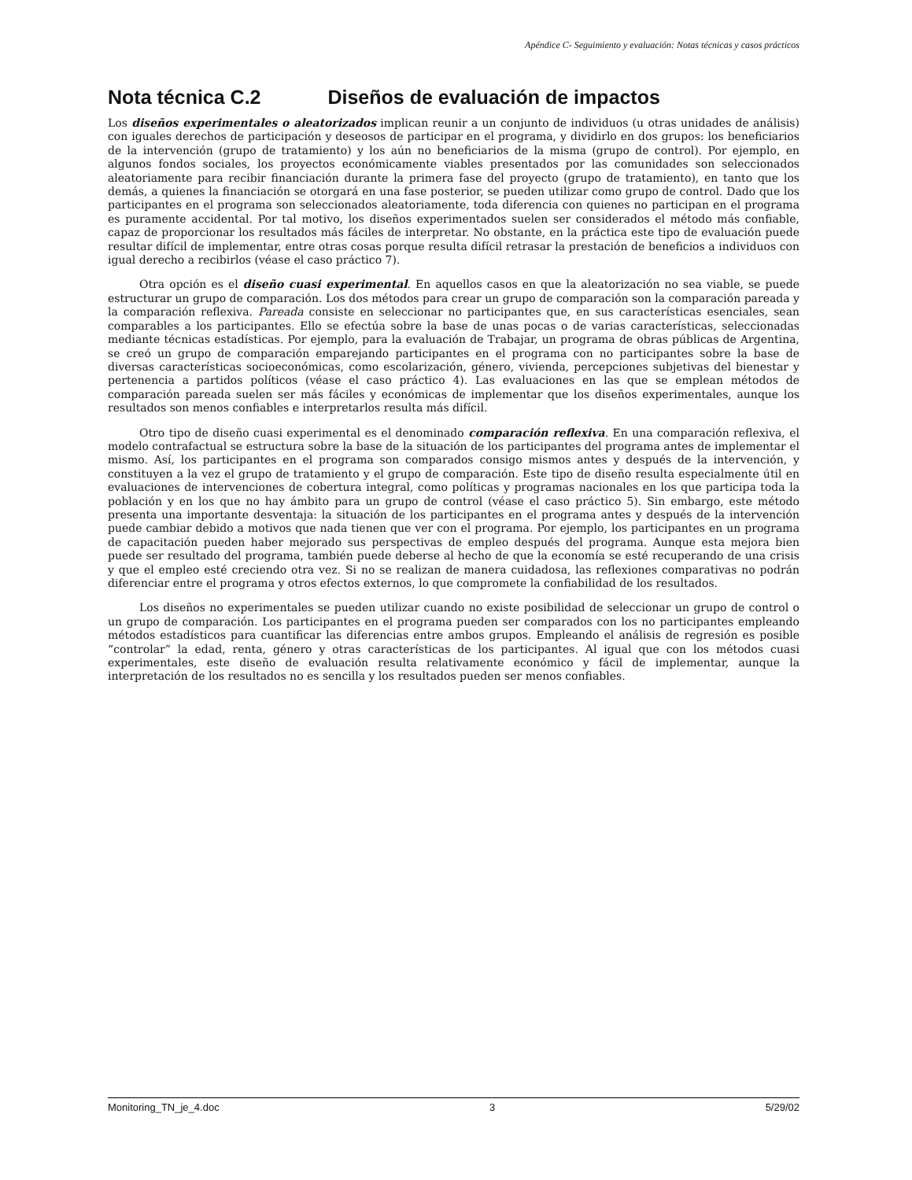Apéndice C- Seguimiento y evaluación: Notas técnicas y casos prácticos
Nota técnica C.2 Diseños de evaluación de impactos
Los diseños experimentales o aleatorizados implican reunir a un conjunto de individuos (u otras unidades de análisis) con iguales derechos de participación y deseosos de participar en el programa, y dividirlo en dos grupos: los beneficiarios de la intervención (grupo de tratamiento) y los aún no beneficiarios de la misma (grupo de control). Por ejemplo, en algunos fondos sociales, los proyectos económicamente viables presentados por las comunidades son seleccionados aleatoriamente para recibir financiación durante la primera fase del proyecto (grupo de tratamiento), en tanto que los demás, a quienes la financiación se otorgará en una fase posterior, se pueden utilizar como grupo de control. Dado que los participantes en el programa son seleccionados aleatoriamente, toda diferencia con quienes no participan en el programa es puramente accidental. Por tal motivo, los diseños experimentados suelen ser considerados el método más confiable, capaz de proporcionar los resultados más fáciles de interpretar. No obstante, en la práctica este tipo de evaluación puede resultar difícil de implementar, entre otras cosas porque resulta difícil retrasar la prestación de beneficios a individuos con igual derecho a recibirlos (véase el caso práctico 7).
Otra opción es el diseño cuasi experimental. En aquellos casos en que la aleatorización no sea viable, se puede estructurar un grupo de comparación. Los dos métodos para crear un grupo de comparación son la comparación pareada y la comparación reflexiva. Pareada consiste en seleccionar no participantes que, en sus características esenciales, sean comparables a los participantes. Ello se efectúa sobre la base de unas pocas o de varias características, seleccionadas mediante técnicas estadísticas. Por ejemplo, para la evaluación de Trabajar, un programa de obras públicas de Argentina, se creó un grupo de comparación emparejando participantes en el programa con no participantes sobre la base de diversas características socioeconómicas, como escolarización, género, vivienda, percepciones subjetivas del bienestar y pertenencia a partidos políticos (véase el caso práctico 4). Las evaluaciones en las que se emplean métodos de comparación pareada suelen ser más fáciles y económicas de implementar que los diseños experimentales, aunque los resultados son menos confiables e interpretarlos resulta más difícil.
Otro tipo de diseño cuasi experimental es el denominado comparación reflexiva. En una comparación reflexiva, el modelo contrafactual se estructura sobre la base de la situación de los participantes del programa antes de implementar el mismo. Así, los participantes en el programa son comparados consigo mismos antes y después de la intervención, y constituyen a la vez el grupo de tratamiento y el grupo de comparación. Este tipo de diseño resulta especialmente útil en evaluaciones de intervenciones de cobertura integral, como políticas y programas nacionales en los que participa toda la población y en los que no hay ámbito para un grupo de control (véase el caso práctico 5). Sin embargo, este método presenta una importante desventaja: la situación de los participantes en el programa antes y después de la intervención puede cambiar debido a motivos que nada tienen que ver con el programa. Por ejemplo, los participantes en un programa de capacitación pueden haber mejorado sus perspectivas de empleo después del programa. Aunque esta mejora bien puede ser resultado del programa, también puede deberse al hecho de que la economía se esté recuperando de una crisis y que el empleo esté creciendo otra vez. Si no se realizan de manera cuidadosa, las reflexiones comparativas no podrán diferenciar entre el programa y otros efectos externos, lo que compromete la confiabilidad de los resultados.
Los diseños no experimentales se pueden utilizar cuando no existe posibilidad de seleccionar un grupo de control o un grupo de comparación. Los participantes en el programa pueden ser comparados con los no participantes empleando métodos estadísticos para cuantificar las diferencias entre ambos grupos. Empleando el análisis de regresión es posible “controlar” la edad, renta, género y otras características de los participantes. Al igual que con los métodos cuasi experimentales, este diseño de evaluación resulta relativamente económico y fácil de implementar, aunque la interpretación de los resultados no es sencilla y los resultados pueden ser menos confiables.
Monitoring_TN_je_4.doc 3 5/29/02